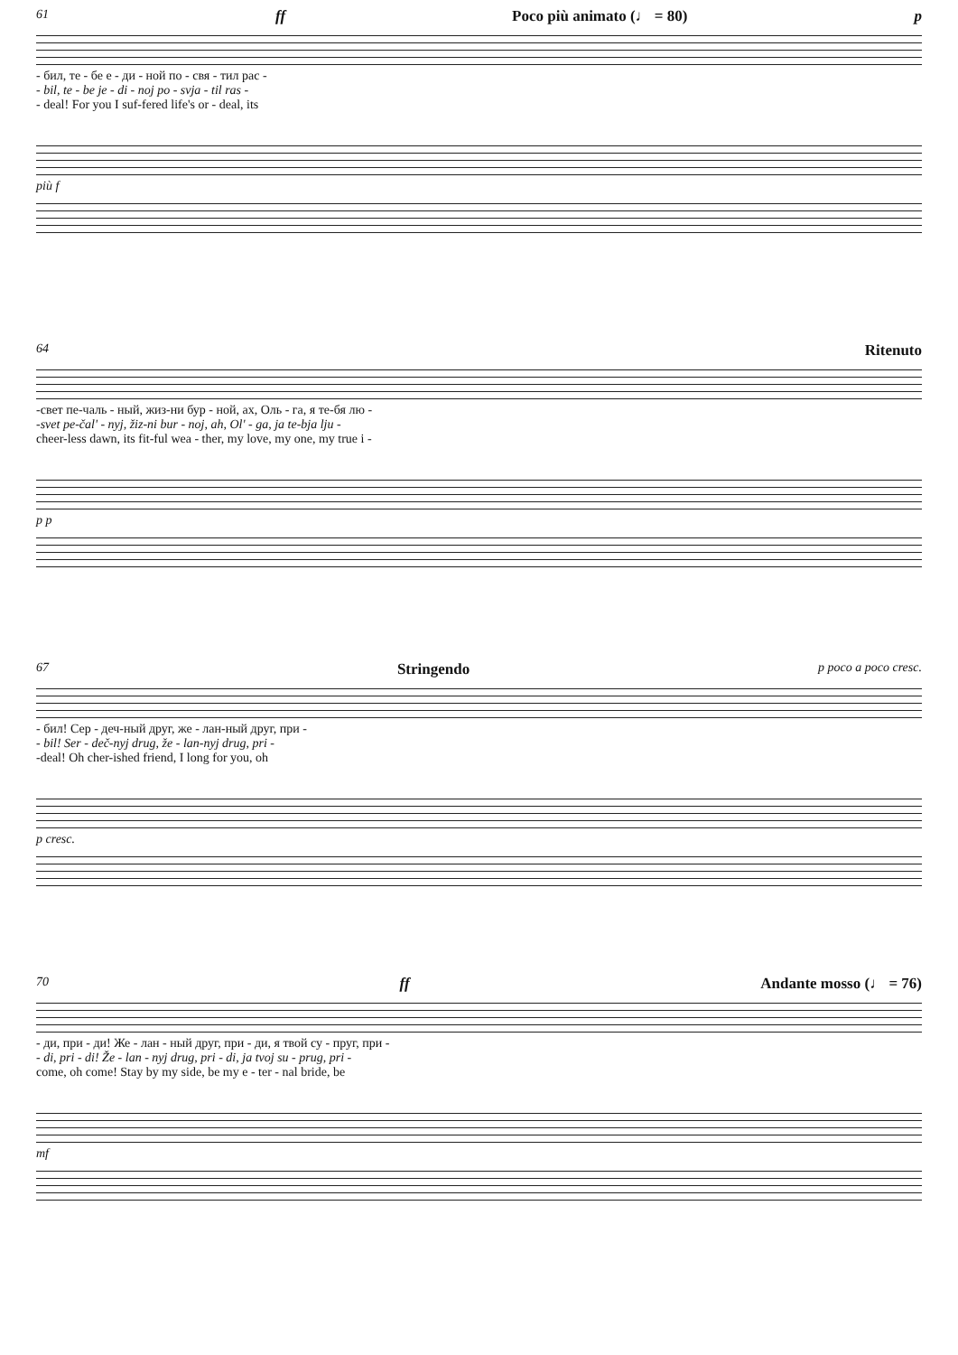61 ff Poco più animato (♩ = 80) p
- бил, те - бе е - ди - ной по - свя - тил рас -
- bil, te - be je - di - noj po - svja - til ras -
- deal! For you I suf-fered life's or - deal, its
più f
64 Ritenuto
-свет пе-чаль - ный, жиз-ни бур - ной, ах, Оль - га, я те-бя лю -
-svet pe-čal' - nyj, žiz-ni bur - noj, ah, Ol' - ga, ja te-bja lju -
cheer-less dawn, its fit-ful wea - ther, my love, my one, my true i -
p p
67 Stringendo p poco a poco cresc.
- бил! Сер - деч-ный друг, же - лан-ный друг, при -
- bil! Ser - deč-nyj drug, že - lan-nyj drug, pri -
-deal! Oh cher-ished friend, I long for you, oh
p cresc.
70 ff Andante mosso (♩ = 76)
- ди, при - ди! Же - лан - ный друг, при - ди, я твой су - пруг, при -
- di, pri - di! Že - lan - nyj drug, pri - di, ja tvoj su - prug, pri -
come, oh come! Stay by my side, be my e - ter - nal bride, be
mf